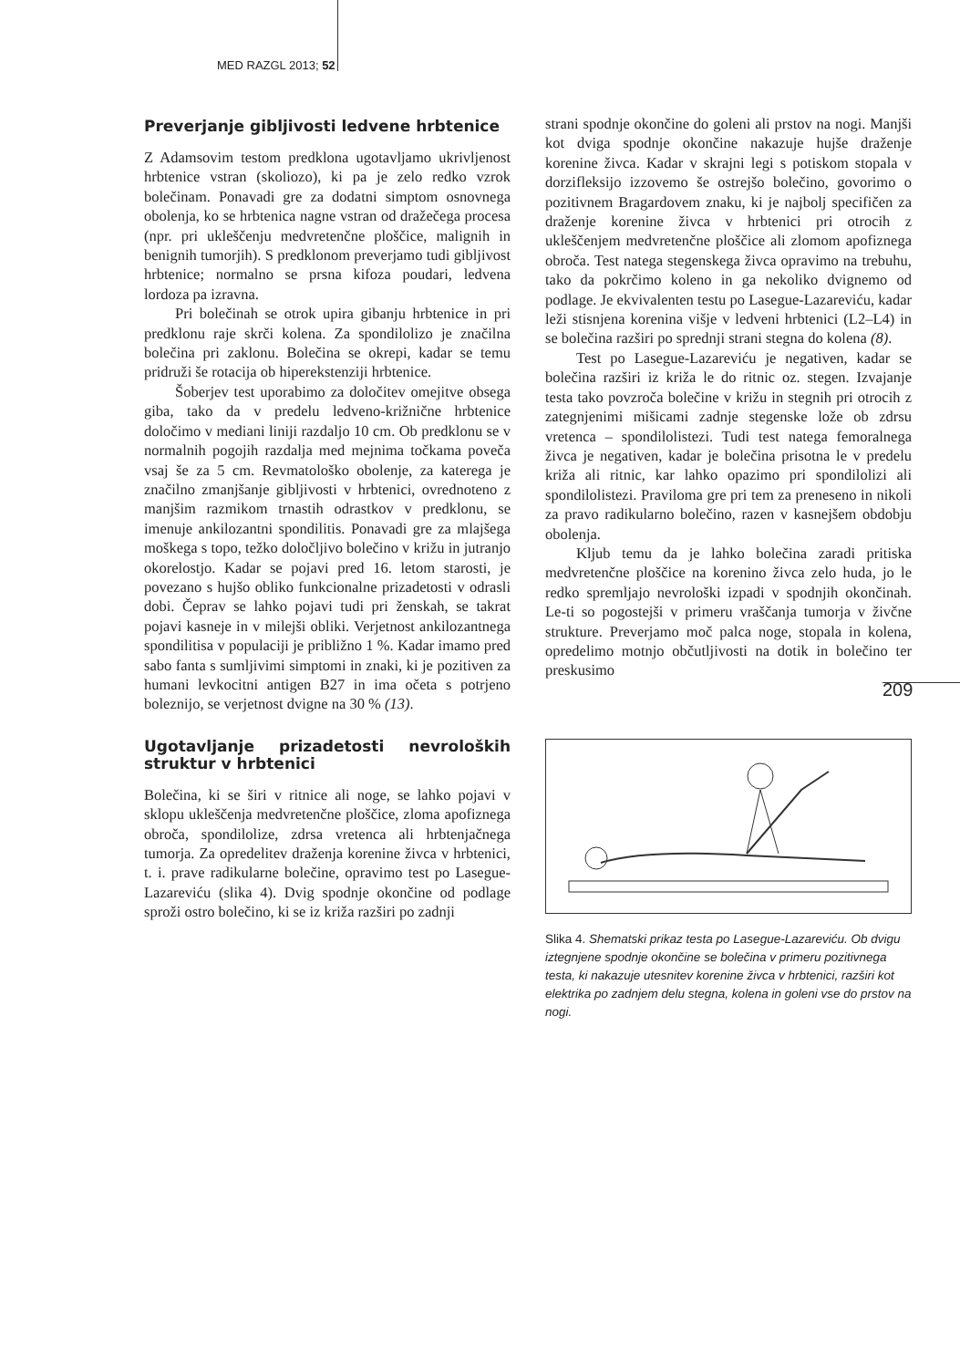MED RAZGL 2013; 52
209
Preverjanje gibljivosti ledvene hrbtenice
Z Adamsovim testom predklona ugotavljamo ukrivljenost hrbtenice vstran (skoliozo), ki pa je zelo redko vzrok bolečinam. Ponavadi gre za dodatni simptom osnovnega obolenja, ko se hrbtenica nagne vstran od dražečega procesa (npr. pri ukleščenju medvretenčne ploščice, malignih in benignih tumorjih). S predklonom preverjamo tudi gibljivost hrbtenice; normalno se prsna kifoza poudari, ledvena lordoza pa izravna.
Pri bolečinah se otrok upira gibanju hrbtenice in pri predklonu raje skrči kolena. Za spondilolizo je značilna bolečina pri zaklonu. Bolečina se okrepi, kadar se temu pridruži še rotacija ob hiperekstenziji hrbtenice.
Šoberjev test uporabimo za določitev omejitve obsega giba, tako da v predelu ledveno-križnične hrbtenice določimo v mediani liniji razdaljo 10 cm. Ob predklonu se v normalnih pogojih razdalja med mejnima točkama poveča vsaj še za 5 cm. Revmatološko obolenje, za katerega je značilno zmanjšanje gibljivosti v hrbtenici, ovrednoteno z manjšim razmikom trnastih odrastkov v predklonu, se imenuje ankilozantni spondilitis. Ponavadi gre za mlajšega moškega s topo, težko določljivo bolečino v križu in jutranjo okorelostjo. Kadar se pojavi pred 16. letom starosti, je povezano s hujšo obliko funkcionalne prizadetosti v odrasli dobi. Čeprav se lahko pojavi tudi pri ženskah, se takrat pojavi kasneje in v milejši obliki. Verjetnost ankilozantnega spondilitisa v populaciji je približno 1 %. Kadar imamo pred sabo fanta s sumljivimi simptomi in znaki, ki je pozitiven za humani levkocitni antigen B27 in ima očeta s potrjeno boleznijo, se verjetnost dvigne na 30 % (13).
Ugotavljanje prizadetosti nevroloških struktur v hrbtenici
Bolečina, ki se širi v ritnice ali noge, se lahko pojavi v sklopu ukleščenja medvretenčne ploščice, zloma apofiznega obroča, spondilolize, zdrsa vretenca ali hrbtenjačnega tumorja. Za opredelitev draženja korenine živca v hrbtenici, t. i. prave radikularne bolečine, opravimo test po Lasegue-Lazarevi­ću (slika 4). Dvig spodnje okončine od podlage sproži ostro bolečino, ki se iz križa razširi po zadnji
strani spodnje okončine do goleni ali prstov na nogi. Manjši kot dviga spodnje okončine nakazuje hujše draženje korenine živca. Kadar v skrajni legi s potiskom stopala v dorzifleksijo izzovemo še ostrejšo bolečino, govorimo o pozitivnem Bragardovem znaku, ki je najbolj specifičen za draženje korenine živca v hrbtenici pri otrocih z ukleščenjem medvretenčne ploščice ali zlomom apofiznega obroča. Test natega stegenskega živca opravimo na trebuhu, tako da pokrčimo koleno in ga nekoliko dvignemo od podlage. Je ekvivalenten testu po Lasegue-Lazareviću, kadar leži stisnjena korenina višje v ledveni hrbtenici (L2–L4) in se bolečina razširi po sprednji strani stegna do kolena (8).
Test po Lasegue-Lazareviću je negativen, kadar se bolečina razširi iz križa le do ritnic oz. stegen. Izvajanje testa tako povzroča bolečine v križu in stegnih pri otrocih z zategnjenimi mišicami zadnje stegenske lože ob zdrsu vretenca – spondilolistezi. Tudi test natega femoralnega živca je negativen, kadar je bolečina prisotna le v predelu križa ali ritnic, kar lahko opazimo pri spondilolizi ali spondilolistezi. Praviloma gre pri tem za preneseno in nikoli za pravo radikularno bolečino, razen v kasnejšem obdobju obolenja.
Kljub temu da je lahko bolečina zaradi pritiska medvretenčne ploščice na korenino živca zelo huda, jo le redko spremljajo nevrološki izpadi v spodnjih okončinah. Le-ti so pogostejši v primeru vraščanja tumorja v živčne strukture. Preverjamo moč palca noge, stopala in kolena, opredelimo motnjo občutljivosti na dotik in bolečino ter preskusimo
Slika 4. Shematski prikaz testa po Lasegue-Lazareviću. Ob dvigu iztegnjene spodnje okončine se bolečina v primeru pozitivnega testa, ki nakazuje utesnitev korenine živca v hrbtenici, razširi kot elektrika po zadnjem delu stegna, kolena in goleni vse do prstov na nogi.